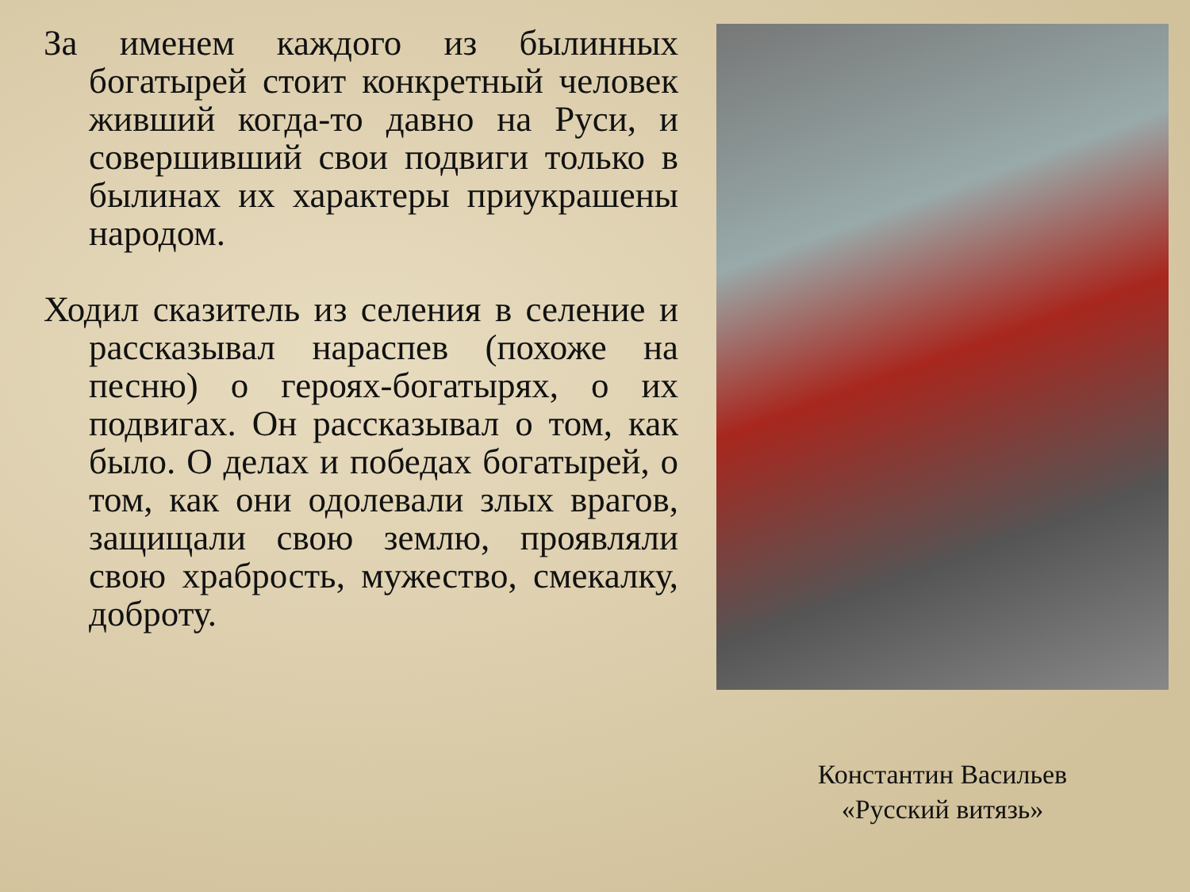За именем каждого из былинных богатырей стоит конкретный человек живший когда-то давно на Руси, и совершивший свои подвиги только в былинах их характеры приукрашены народом.
Ходил сказитель из селения в селение и рассказывал нараспев (похоже на песню) о героях-богатырях, о их подвигах. Он рассказывал о том, как было. О делах и победах богатырей, о том, как они одолевали злых врагов, защищали свою землю, проявляли свою храбрость, мужество, смекалку, доброту.
Константин Васильев
«Русский витязь»